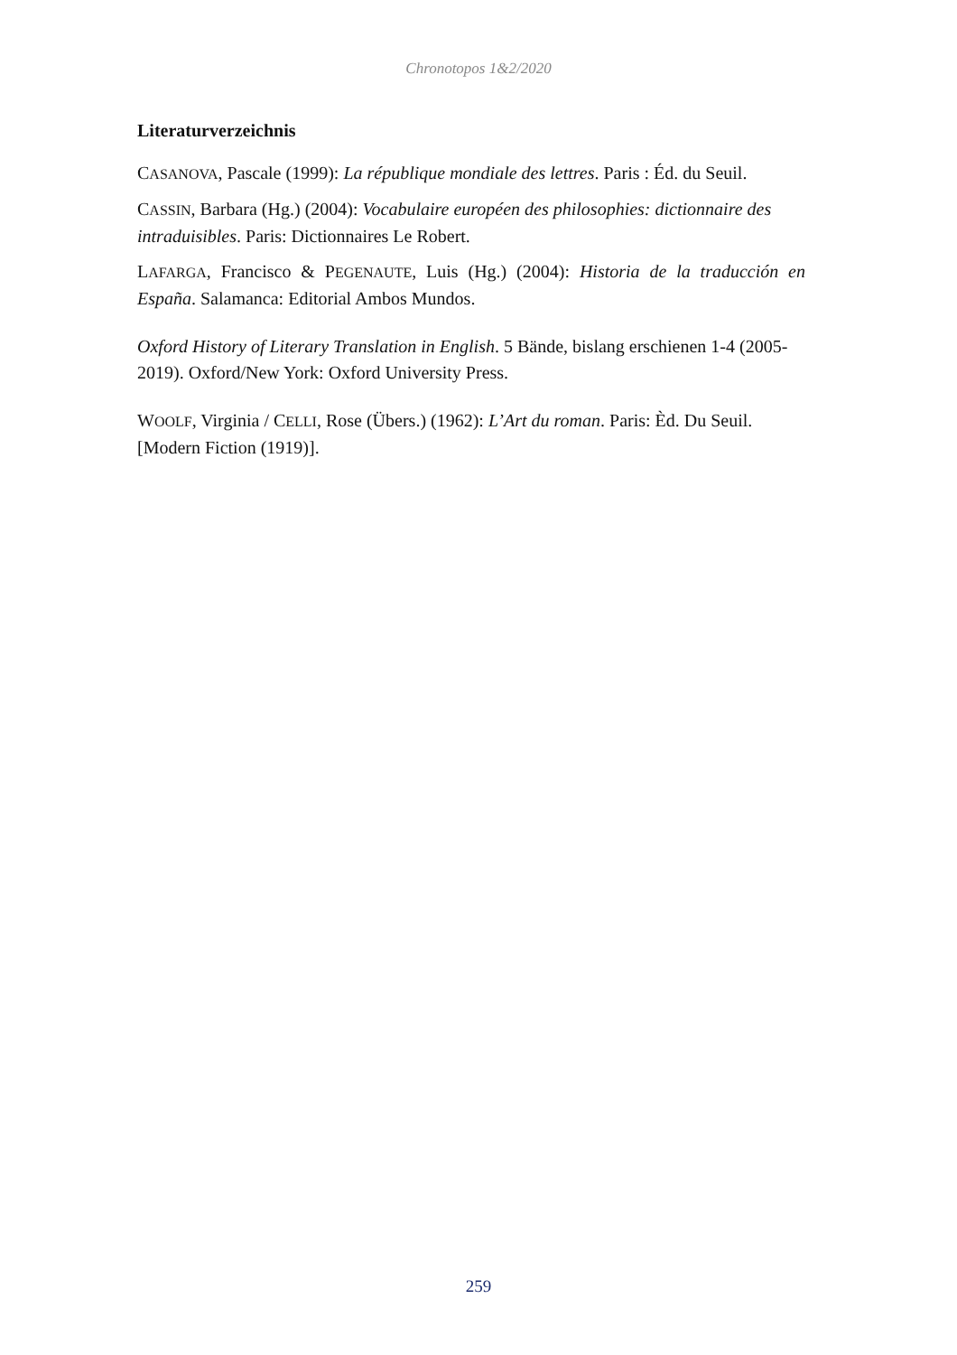Chronotopos 1&2/2020
Literaturverzeichnis
CASANOVA, Pascale (1999): La république mondiale des lettres. Paris : Éd. du Seuil.
CASSIN, Barbara (Hg.) (2004): Vocabulaire européen des philosophies: dictionnaire des intraduisibles. Paris: Dictionnaires Le Robert.
LAFARGA, Francisco & PEGENAUTE, Luis (Hg.) (2004): Historia de la traducción en España. Salamanca: Editorial Ambos Mundos.
Oxford History of Literary Translation in English. 5 Bände, bislang erschienen 1-4 (2005-2019). Oxford/New York: Oxford University Press.
WOOLF, Virginia / CELLI, Rose (Übers.) (1962): L’Art du roman. Paris: Èd. Du Seuil. [Modern Fiction (1919)].
259